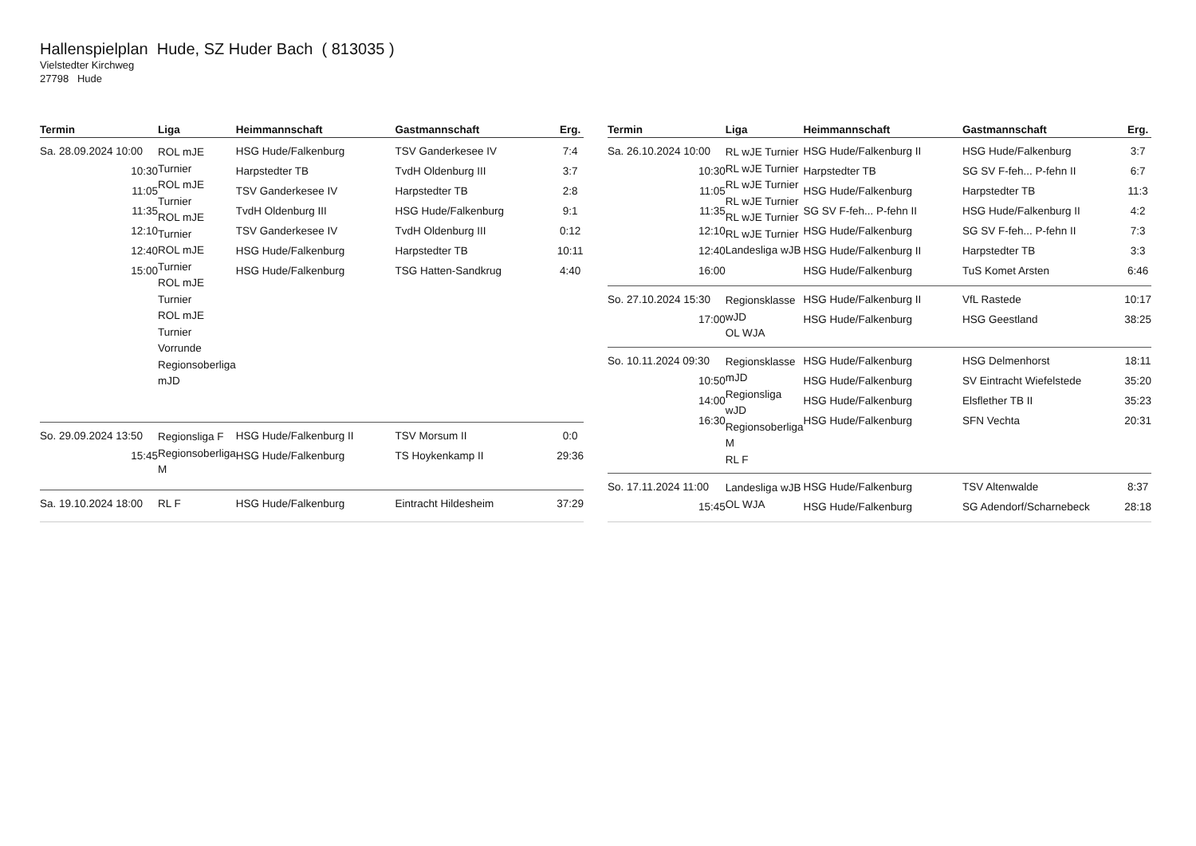Hallenspielplan Hude, SZ Huder Bach ( 813035 )
Vielstedter Kirchweg
27798 Hude
| Termin | Liga | Heimmannschaft | Gastmannschaft | Erg. |
| --- | --- | --- | --- | --- |
| Sa. 28.09.2024 10:00 10:30 11:05 11:35 12:10 12:40 15:00 | ROL mJE Turnier ROL mJE Turnier ROL mJE Turnier ROL mJE Turnier ROL mJE Turnier ROL mJE Turnier Vorrunde Regionsoberliga mJD | HSG Hude/Falkenburg Harpstedter TB TSV Ganderkesee IV TvdH Oldenburg III TSV Ganderkesee IV HSG Hude/Falkenburg HSG Hude/Falkenburg | TSV Ganderkesee IV TvdH Oldenburg III Harpstedter TB HSG Hude/Falkenburg TvdH Oldenburg III Harpstedter TB TSG Hatten-Sandkrug | 7:4 3:7 2:8 9:1 0:12 10:11 4:40 |
| So. 29.09.2024 13:50 15:45 | Regionsliga F Regionsoberliga M | HSG Hude/Falkenburg II HSG Hude/Falkenburg | TSV Morsum II TS Hoykenkamp II | 0:0 29:36 |
| Sa. 19.10.2024 18:00 | RL F | HSG Hude/Falkenburg | Eintracht Hildesheim | 37:29 |
| Termin | Liga | Heimmannschaft | Gastmannschaft | Erg. |
| --- | --- | --- | --- | --- |
| Sa. 26.10.2024 10:00 10:30 11:05 11:35 12:10 12:40 16:00 | RL wJE Turnier RL wJE Turnier RL wJE Turnier RL wJE Turnier RL wJE Turnier RL wJE Turnier Landesliga wJB | HSG Hude/Falkenburg II Harpstedter TB HSG Hude/Falkenburg SG SV F-feh... P-fehn II HSG Hude/Falkenburg HSG Hude/Falkenburg II HSG Hude/Falkenburg | HSG Hude/Falkenburg SG SV F-feh... P-fehn II Harpstedter TB HSG Hude/Falkenburg II SG SV F-feh... P-fehn II Harpstedter TB TuS Komet Arsten | 3:7 6:7 11:3 4:2 7:3 3:3 6:46 |
| So. 27.10.2024 15:30 17:00 | Regionsklasse wJD OL WJA | HSG Hude/Falkenburg II HSG Hude/Falkenburg | VfL Rastede HSG Geestland | 10:17 38:25 |
| So. 10.11.2024 09:30 10:50 14:00 16:30 | Regionsklasse mJD Regionsliga wJD Regionsoberliga M RL F | HSG Hude/Falkenburg HSG Hude/Falkenburg HSG Hude/Falkenburg HSG Hude/Falkenburg | HSG Delmenhorst SV Eintracht Wiefelstede Elsflether TB II SFN Vechta | 18:11 35:20 35:23 20:31 |
| So. 17.11.2024 11:00 15:45 | Landesliga wJB OL WJA | HSG Hude/Falkenburg HSG Hude/Falkenburg | TSV Altenwalde SG Adendorf/Scharnebeck | 8:37 28:18 |